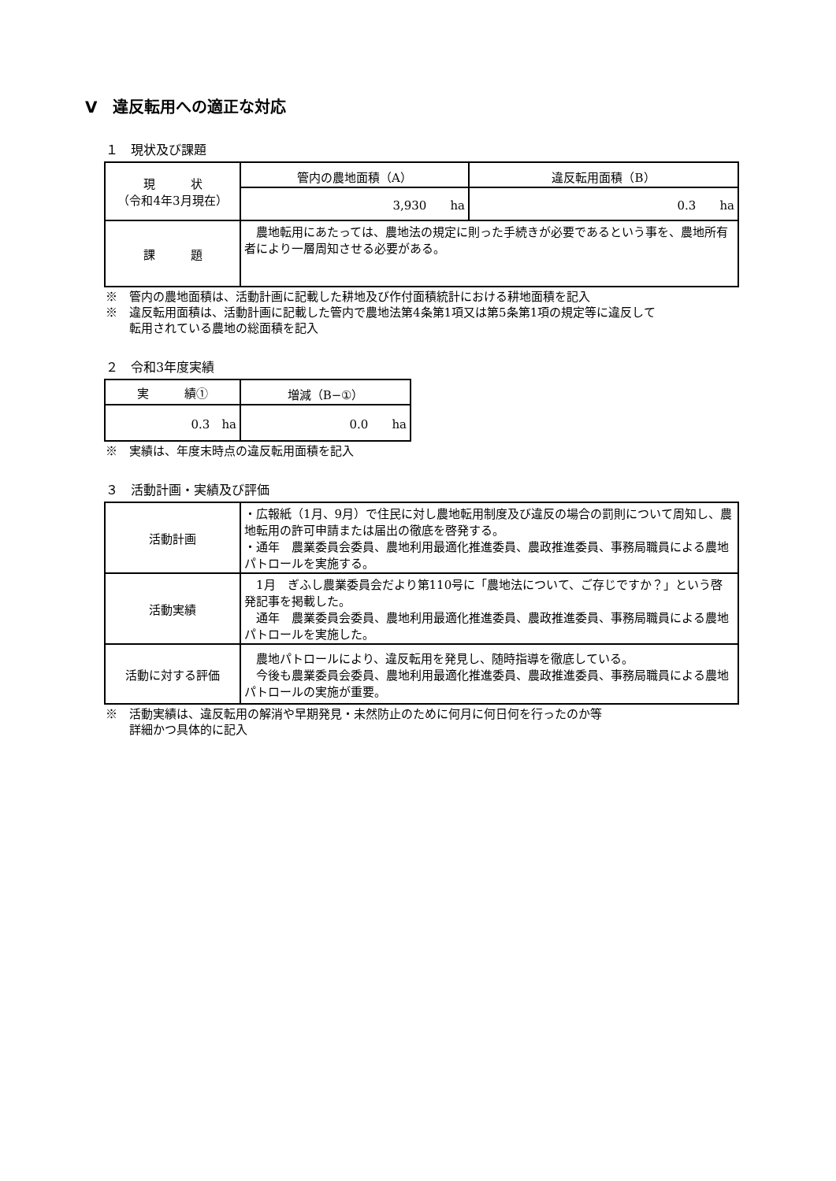Ⅴ　違反転用への適正な対応
１　現状及び課題
| 現 状 （令和4年3月現在） | 管内の農地面積（A） | 違反転用面積（B） |
| | 3,930 ha | 0.3 ha |
| 課 題 | 農地転用にあたっては、農地法の規定に則った手続きが必要であるという事を、農地所有者により一層周知させる必要がある。 | |
※　管内の農地面積は、活動計画に記載した耕地及び作付面積統計における耕地面積を記入
※　違反転用面積は、活動計画に記載した管内で農地法第4条第1項又は第5条第1項の規定等に違反して
　　転用されている農地の総面積を記入
２　令和3年度実績
| 実 績① | 増減（B−①） |
| --- | --- |
| 0.3 ha | 0.0 ha |
※　実績は、年度末時点の違反転用面積を記入
３　活動計画・実績及び評価
| 活動計画 | ・広報紙（1月、9月）で住民に対し農地転用制度及び違反の場合の罰則について周知し、農地転用の許可申請または届出の徹底を啓発する。 ・通年 農業委員会委員、農地利用最適化推進委員、農政推進委員、事務局職員による農地パトロールを実施する。 |
| 活動実績 | 1月 ぎふし農業委員会だより第110号に「農地法について、ご存じですか？」という啓発記事を掲載した。 通年 農業委員会委員、農地利用最適化推進委員、農政推進委員、事務局職員による農地パトロールを実施した。 |
| 活動に対する評価 | 農地パトロールにより、違反転用を発見し、随時指導を徹底している。 今後も農業委員会委員、農地利用最適化推進委員、農政推進委員、事務局職員による農地パトロールの実施が重要。 |
※　活動実績は、違反転用の解消や早期発見・未然防止のために何月に何日何を行ったのか等
　　詳細かつ具体的に記入